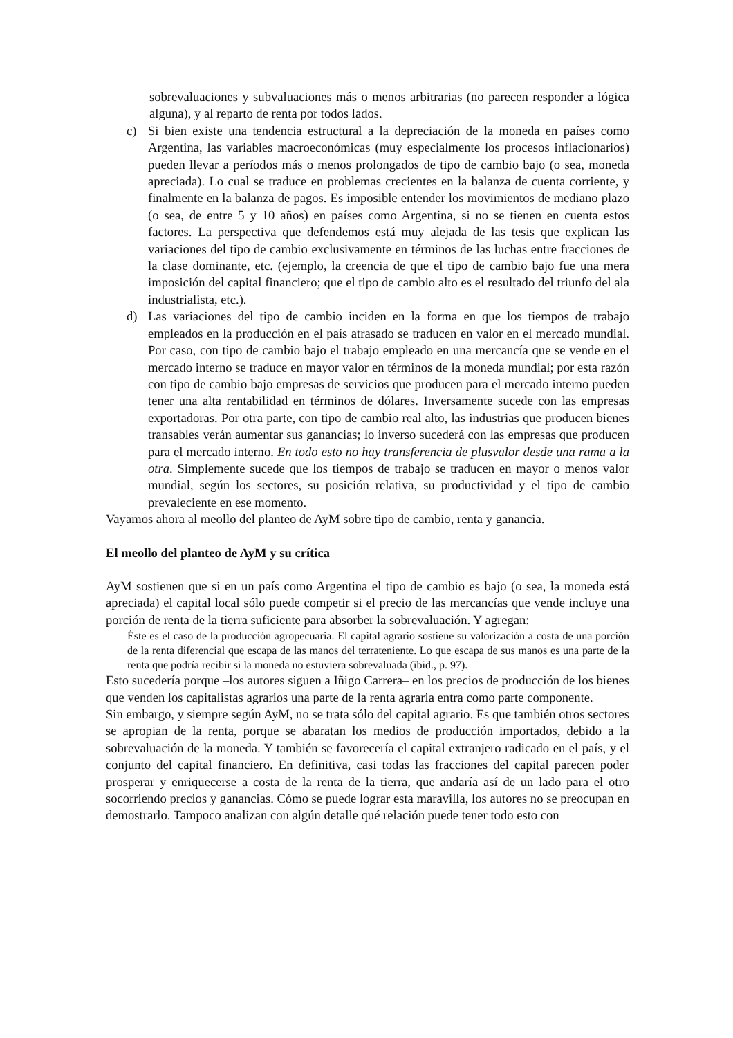sobrevaluaciones y subvaluaciones más o menos arbitrarias (no parecen responder a lógica alguna), y al reparto de renta por todos lados.
c) Si bien existe una tendencia estructural a la depreciación de la moneda en países como Argentina, las variables macroeconómicas (muy especialmente los procesos inflacionarios) pueden llevar a períodos más o menos prolongados de tipo de cambio bajo (o sea, moneda apreciada). Lo cual se traduce en problemas crecientes en la balanza de cuenta corriente, y finalmente en la balanza de pagos. Es imposible entender los movimientos de mediano plazo (o sea, de entre 5 y 10 años) en países como Argentina, si no se tienen en cuenta estos factores. La perspectiva que defendemos está muy alejada de las tesis que explican las variaciones del tipo de cambio exclusivamente en términos de las luchas entre fracciones de la clase dominante, etc. (ejemplo, la creencia de que el tipo de cambio bajo fue una mera imposición del capital financiero; que el tipo de cambio alto es el resultado del triunfo del ala industrialista, etc.).
d) Las variaciones del tipo de cambio inciden en la forma en que los tiempos de trabajo empleados en la producción en el país atrasado se traducen en valor en el mercado mundial. Por caso, con tipo de cambio bajo el trabajo empleado en una mercancía que se vende en el mercado interno se traduce en mayor valor en términos de la moneda mundial; por esta razón con tipo de cambio bajo empresas de servicios que producen para el mercado interno pueden tener una alta rentabilidad en términos de dólares. Inversamente sucede con las empresas exportadoras. Por otra parte, con tipo de cambio real alto, las industrias que producen bienes transables verán aumentar sus ganancias; lo inverso sucederá con las empresas que producen para el mercado interno. En todo esto no hay transferencia de plusvalor desde una rama a la otra. Simplemente sucede que los tiempos de trabajo se traducen en mayor o menos valor mundial, según los sectores, su posición relativa, su productividad y el tipo de cambio prevaleciente en ese momento.
Vayamos ahora al meollo del planteo de AyM sobre tipo de cambio, renta y ganancia.
El meollo del planteo de AyM y su crítica
AyM sostienen que si en un país como Argentina el tipo de cambio es bajo (o sea, la moneda está apreciada) el capital local sólo puede competir si el precio de las mercancías que vende incluye una porción de renta de la tierra suficiente para absorber la sobrevaluación. Y agregan:
Éste es el caso de la producción agropecuaria. El capital agrario sostiene su valorización a costa de una porción de la renta diferencial que escapa de las manos del terrateniente. Lo que escapa de sus manos es una parte de la renta que podría recibir si la moneda no estuviera sobrevaluada (ibid., p. 97).
Esto sucedería porque –los autores siguen a Iñigo Carrera– en los precios de producción de los bienes que venden los capitalistas agrarios una parte de la renta agraria entra como parte componente.
Sin embargo, y siempre según AyM, no se trata sólo del capital agrario. Es que también otros sectores se apropian de la renta, porque se abaratan los medios de producción importados, debido a la sobrevaluación de la moneda. Y también se favorecería el capital extranjero radicado en el país, y el conjunto del capital financiero. En definitiva, casi todas las fracciones del capital parecen poder prosperar y enriquecerse a costa de la renta de la tierra, que andaría así de un lado para el otro socorriendo precios y ganancias. Cómo se puede lograr esta maravilla, los autores no se preocupan en demostrarlo. Tampoco analizan con algún detalle qué relación puede tener todo esto con